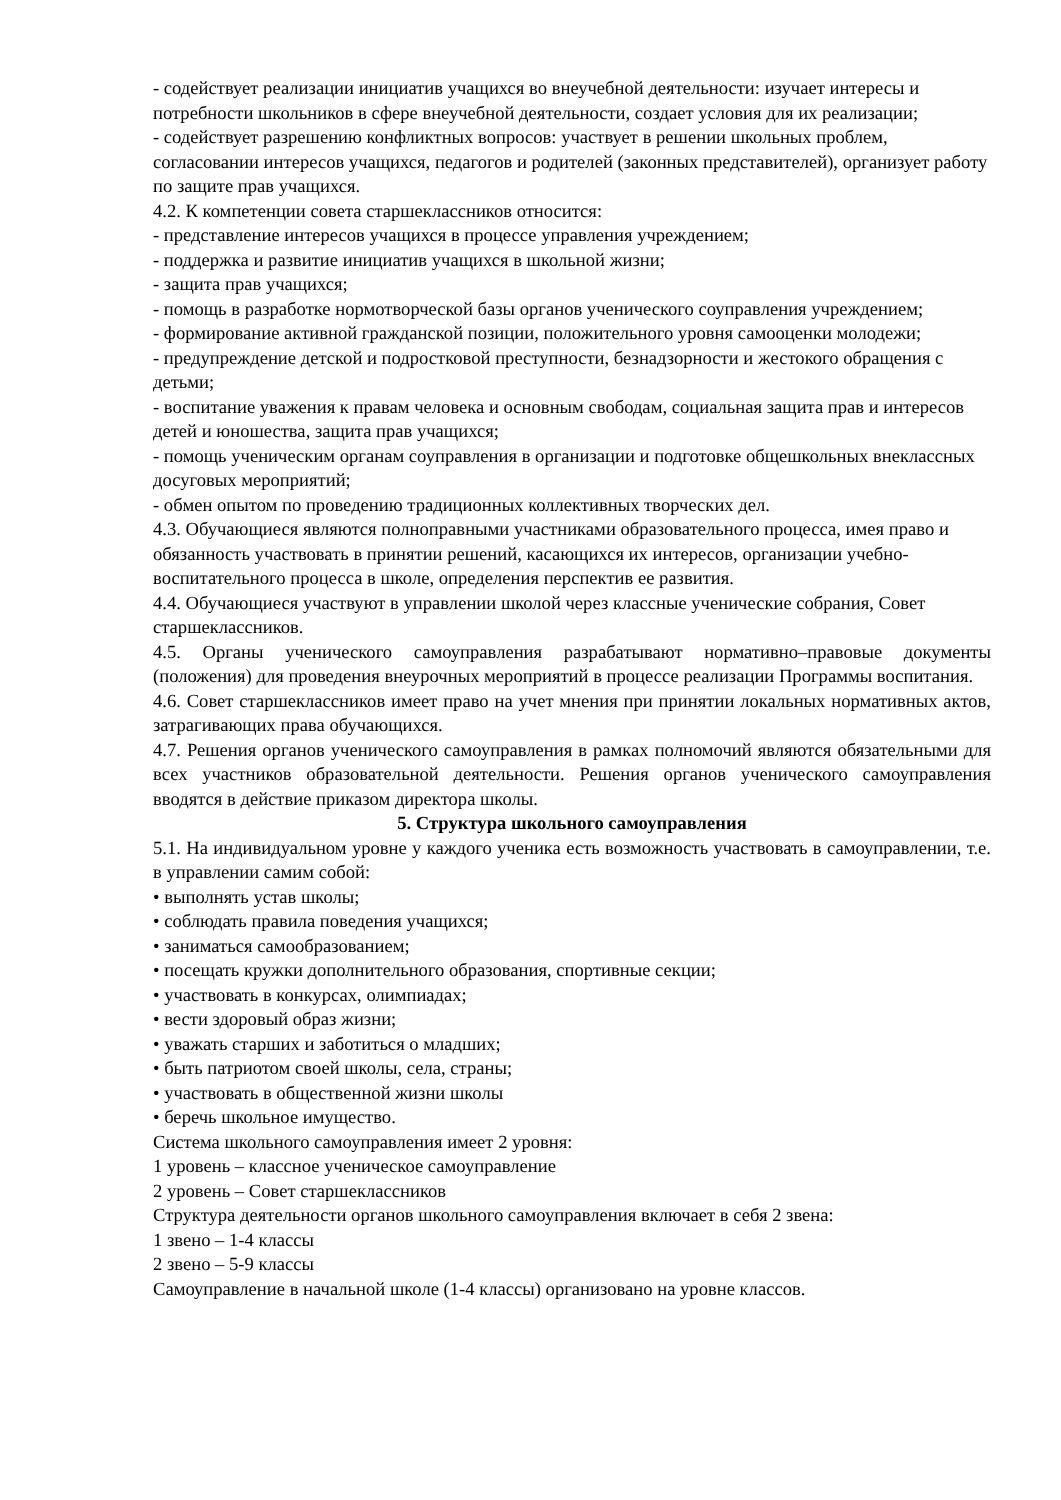- содействует реализации инициатив учащихся во внеучебной деятельности: изучает интересы и потребности школьников в сфере внеучебной деятельности, создает условия для их реализации;
- содействует разрешению конфликтных вопросов: участвует в решении школьных проблем, согласовании интересов учащихся, педагогов и родителей (законных представителей), организует работу по защите прав учащихся.
4.2. К компетенции совета старшеклассников относится:
- представление интересов учащихся в процессе управления учреждением;
- поддержка и развитие инициатив учащихся в школьной жизни;
- защита прав учащихся;
- помощь в разработке нормотворческой базы органов ученического соуправления учреждением;
- формирование активной гражданской позиции, положительного уровня самооценки молодежи;
- предупреждение детской и подростковой преступности, безнадзорности и жестокого обращения с детьми;
- воспитание уважения к правам человека и основным свободам, социальная защита прав и интересов детей и юношества, защита прав учащихся;
- помощь ученическим органам соуправления в организации и подготовке общешкольных внеклассных досуговых мероприятий;
- обмен опытом по проведению традиционных коллективных творческих дел.
4.3. Обучающиеся являются полноправными участниками образовательного процесса, имея право и обязанность участвовать в принятии решений, касающихся их интересов, организации учебно-воспитательного процесса в школе, определения перспектив ее развития.
4.4. Обучающиеся участвуют в управлении школой через классные ученические собрания, Совет старшеклассников.
4.5. Органы ученического самоуправления разрабатывают нормативно–правовые документы (положения) для проведения внеурочных мероприятий в процессе реализации Программы воспитания.
4.6. Совет старшеклассников имеет право на учет мнения при принятии локальных нормативных актов, затрагивающих права обучающихся.
4.7. Решения органов ученического самоуправления в рамках полномочий являются обязательными для всех участников образовательной деятельности. Решения органов ученического самоуправления вводятся в действие приказом директора школы.
5. Структура школьного самоуправления
5.1. На индивидуальном уровне у каждого ученика есть возможность участвовать в самоуправлении, т.е. в управлении самим собой:
• выполнять устав школы;
• соблюдать правила поведения учащихся;
• заниматься самообразованием;
• посещать кружки дополнительного образования, спортивные секции;
• участвовать в конкурсах, олимпиадах;
• вести здоровый образ жизни;
• уважать старших и заботиться о младших;
• быть патриотом своей школы, села, страны;
• участвовать в общественной жизни школы
• беречь школьное имущество.
Система школьного самоуправления имеет 2 уровня:
1 уровень – классное ученическое самоуправление
2 уровень – Совет старшеклассников
Структура деятельности органов школьного самоуправления включает в себя 2 звена:
1 звено – 1-4 классы
2 звено – 5-9 классы
Самоуправление в начальной школе (1-4 классы) организовано на уровне классов.